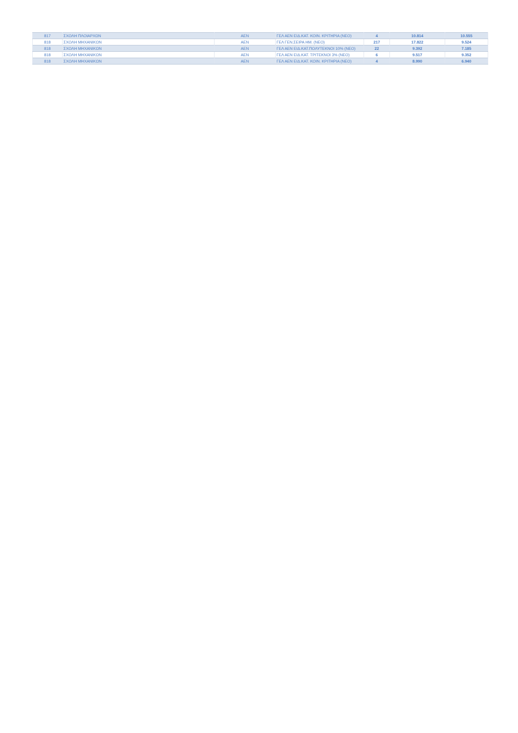| 817 | ΣΧΟΛΗ ΠΛΟΙΑΡΧΩΝ | ΑΕΝ | ΓΕΛ ΑΕΝ ΕΙΔ.ΚΑΤ. ΚΟΙΝ. ΚΡΙΤΗΡΙΑ (ΝΕΟ) | 4 | 10.814 | 10.555 |
| 818 | ΣΧΟΛΗ ΜΗΧΑΝΙΚΩΝ | ΑΕΝ | ΓΕΛ ΓΕΝ.ΣΕΙΡΑ ΗΜ. (ΝΕΟ) | 217 | 17.822 | 9.524 |
| 818 | ΣΧΟΛΗ ΜΗΧΑΝΙΚΩΝ | ΑΕΝ | ΓΕΛ ΑΕΝ ΕΙΔ.ΚΑΤ.ΠΟΛΥΤΕΚΝΟΙ 10% (ΝΕΟ) | 22 | 9.392 | 7.185 |
| 818 | ΣΧΟΛΗ ΜΗΧΑΝΙΚΩΝ | ΑΕΝ | ΓΕΛ ΑΕΝ ΕΙΔ.ΚΑΤ. ΤΡΙΤΕΚΝΟΙ 3% (ΝΕΟ) | 6 | 9.517 | 9.352 |
| 818 | ΣΧΟΛΗ ΜΗΧΑΝΙΚΩΝ | ΑΕΝ | ΓΕΛ ΑΕΝ ΕΙΔ.ΚΑΤ. ΚΟΙΝ. ΚΡΙΤΗΡΙΑ (ΝΕΟ) | 4 | 8.990 | 6.940 |